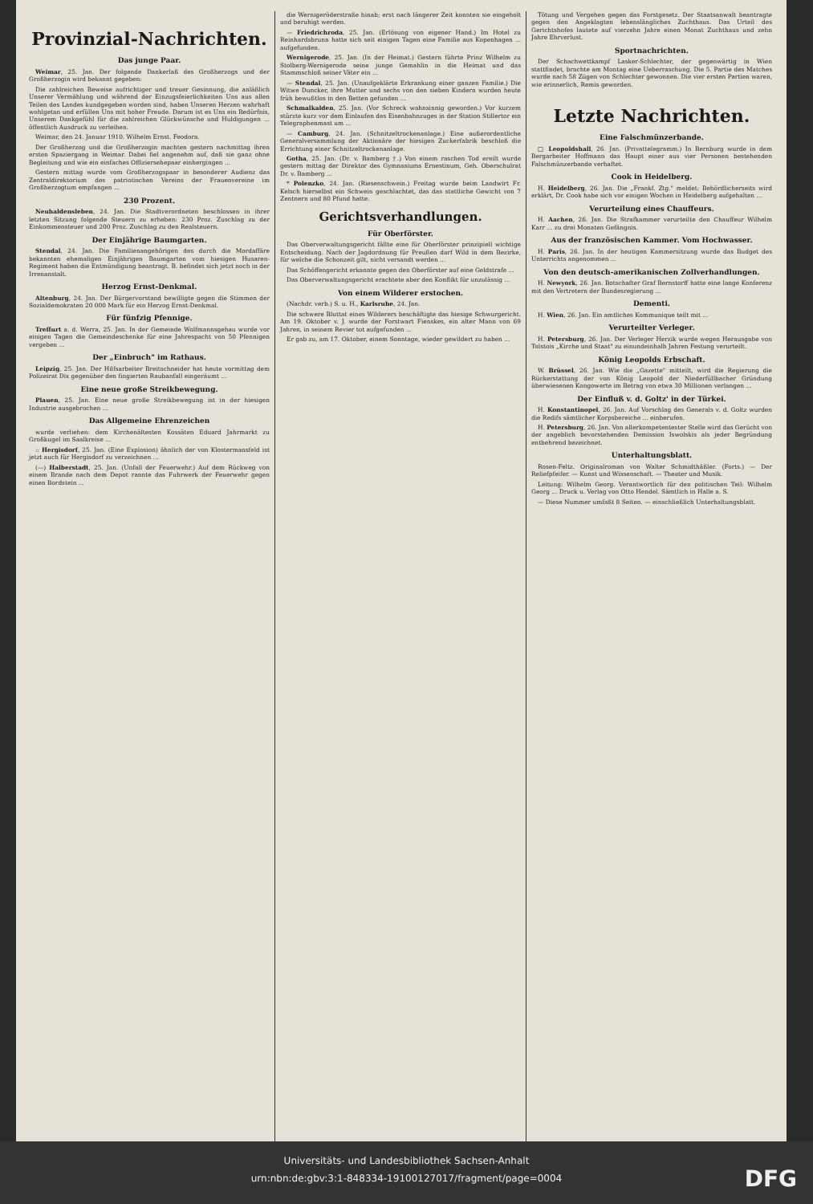Provinzial-Nachrichten.
Das junge Paar.
Weimar, 25. Jan. Der folgende Dankerlaß des Großherzogs und der Großherzogin wird bekannt gegeben:
Die zahlreichen Beweise aufrichtiger und treuer Gesinnung, die anläßlich Unserer Vermählung und während der Einzugsfeierlichkeiten Uns aus allen Teilen des Landes kundgegeben worden sind, haben Unseren Herzen wahrhaft wohlgetan und erfüllen Uns mit hoher Freude. Darum ist es Uns ein Bedürfnis, Unserem Dankgefühl für die zahlreichen Glückwünsche und Huldigungen ... öffentlich Ausdruck zu verleihen.
Weimar, den 24. Januar 1910. Wilhelm Ernst. Feodora.
Der Großherzog und die Großherzogin machten gestern nachmittag ihren ersten Spaziergang in Weimar. Dabei fiel angenehm auf, daß sie ganz ohne Begleitung und wie ein einfaches Offiziersehepaar einhergingen ...
Gestern mittag wurde vom Großherzogspaar in besonderer Audienz das Zentraldirektorium des patriotischen Vereins der Frauenvereine im Großherzogtum empfangen ...
230 Prozent.
Neuhaldensleben, 24. Jan. Die Stadtverordneten beschlossen in ihrer letzten Sitzung folgende Steuern zu erheben: 230 Proz. Zuschlag zu der Einkommensteuer und 200 Proz. Zuschlag zu den Realsteuern.
Der Einjährige Baumgarten.
Stendal, 24. Jan. Die Familienangehörigen des durch die Mordaffäre bekannten ehemaligen Einjährigen Baumgarten vom hiesigen Husaren-Regiment haben die Entmündigung beantragt. B. befindet sich jetzt noch in der Irrenanstalt.
Herzog Ernst-Denkmal.
Altenburg, 24. Jan. Der Bürgervorstand bewilligte gegen die Stimmen der Sozialdemokraten 20 000 Mark für ein Herzog Ernst-Denkmal.
Für fünfzig Pfennige.
Treffurt a. d. Werra, 25. Jan. In der Gemeinde Wolfmannsgehau wurde vor einigen Tagen die Gemeindeschenke für eine Jahrespacht von 50 Pfennigen vergeben ...
Der „Einbruch" im Rathaus.
Leipzig, 25. Jan. Der Hilfsarbeiter Breitschneider hat heute vormittag dem Polizeirat Dix gegenüber den fingierten Raubanfall eingeräumt ...
Eine neue große Streikbewegung.
Plauen, 25. Jan. Eine neue große Streikbewegung ist in der hiesigen Industrie ausgebrochen ...
Das Allgemeine Ehrenzeichen
wurde verliehen: dem Kirchenältesten Kossäten Eduard Jahrmarkt zu Großkugel im Saalkreise ...
:: Hergisdorf, 25. Jan. (Eine Explosion) ähnlich der von Klostermansfeld ist jetzt auch für Hergisdorf zu verzeichnen ...
(—) Halberstadt, 25. Jan. (Unfall der Feuerwehr.) Auf dem Rückweg von einem Brande nach dem Depot rannte das Fuhrwerk der Feuerwehr gegen einen Bordstein ...
die Wernigeröderstraße hinab; erst nach längerer Zeit konnten sie eingeholt und beruhigt werden.
— Friedrichroda, 25. Jan. (Erlösung von eigener Hand.) Im Hotel zu Reinhardsbrunn hatte sich seit einigen Tagen eine Familie aus Kopenhagen ... aufgefunden.
Wernigerode, 25. Jan. (In der Heimat.) Gestern führte Prinz Wilhelm zu Stolberg-Wernigerode seine junge Gemahlin in die Heimat und das Stammschloß seiner Väter ein ...
— Stendal, 25. Jan. (Unaufgeklärte Erkrankung einer ganzen Familie.) Die Witwe Duncker, ihre Mutter und sechs von den sieben Kindern wurden heute früh bewußtlos in den Betten gefunden ...
Schmalkalden, 25. Jan. (Vor Schreck wahnsinnig geworden.) Vor kurzem stürzte kurz vor dem Einlaufen des Eisenbahnzuges in der Station Stillertor ein Telegraphenmast um ...
— Camburg, 24. Jan. (Schnitzeltrockenanlage.) Eine außerordentliche Generalversammlung der Aktionäre der hiesigen Zuckerfabrik beschloß die Errichtung einer Schnitzeltrockenanlage.
Gotha, 25. Jan. (Dr. v. Bamberg †.) Von einem raschen Tod ereilt wurde gestern mittag der Direktor des Gymnasiums Ernestinum, Geh. Oberschulrat Dr. v. Bamberg ...
* Polenzko, 24. Jan. (Riesenschwein.) Freitag wurde beim Landwirt Fr. Kelsch hierselbst ein Schwein geschlachtet, das das stattliche Gewicht von 7 Zentnern und 80 Pfund hatte.
Gerichtsverhandlungen.
Für Oberförster.
Das Oberverwaltungsgericht fällte eine für Oberförster prinzipiell wichtige Entscheidung. Nach der Jagdordnung für Preußen darf Wild in dem Bezirke, für welche die Schonzeit gilt, nicht versandt werden ...
Das Schöffengericht erkannte gegen den Oberförster auf eine Geldstrafe ...
Das Oberverwaltungsgericht erachtete aber den Konflikt für unzulässig ...
Von einem Wilderer erstochen.
(Nachdr. verb.) S. u. H., Karlsruhe, 24. Jan.
Die schwere Bluttat eines Wilderers beschäftigte das hiesige Schwurgericht. Am 19. Oktober v. J. wurde der Forstwart Fienskes, ein alter Mann von 69 Jahren, in seinem Revier tot aufgefunden ...
Er gab zu, am 17. Oktober, einem Sonntage, wieder gewildert zu haben ...
Tötung und Vergehen gegen das Forstgesetz. Der Staatsanwalt beantragte gegen den Angeklagten lebenslängliches Zuchthaus. Das Urteil des Gerichtshofes lautete auf vierzehn Jahre einen Monat Zuchthaus und zehn Jahre Ehrverlust.
Sportnachrichten.
Der Schachwettkampf Lasker-Schlechter, der gegenwärtig in Wien stattfindet, brachte am Montag eine Ueberraschung. Die 5. Partie des Matches wurde nach 58 Zügen von Schlechter gewonnen. Die vier ersten Partien waren, wie erinnerlich, Remis geworden.
Letzte Nachrichten.
Eine Falschmünzerbande.
□ Leopoldshall, 26. Jan. (Privattelegramm.) In Bernburg wurde in dem Bergarbeiter Hoffmann das Haupt einer aus vier Personen bestehenden Falschmünzerbande verhaftet.
Cook in Heidelberg.
H. Heidelberg, 26. Jan. Die „Frankf. Ztg." meldet: Behördlicherseits wird erklärt, Dr. Cook habe sich vor einigen Wochen in Heidelberg aufgehalten ...
Verurteilung eines Chauffeurs.
H. Aachen, 26. Jan. Die Strafkammer verurteilte den Chauffeur Wilhelm Karr ... zu drei Monaten Gefängnis.
Aus der französischen Kammer. Vom Hochwasser.
H. Paris, 26. Jan. In der heutigen Kammersitzung wurde das Budget des Unterrichts angenommen ...
Von den deutsch-amerikanischen Zollverhandlungen.
H. Newyork, 26. Jan. Botschafter Graf Bernstorff hatte eine lange Konferenz mit den Vertretern der Bundesregierung ...
Dementi.
H. Wien, 26. Jan. Ein amtliches Kommunique teilt mit ...
Verurteilter Verleger.
H. Petersburg, 26. Jan. Der Verleger Herzik wurde wegen Herausgabe von Tolstois „Kirche und Staat" zu einundeinhalb Jahren Festung verurteilt.
König Leopolds Erbschaft.
W. Brüssel, 26. Jan. Wie die „Gazette" mitteilt, wird die Regierung die Rückerstattung der von König Leopold der Niederfüllbacher Gründung überwiesenen Kongowerte im Betrag von etwa 30 Millionen verlangen ...
Der Einfluß v. d. Goltz' in der Türkei.
H. Konstantinopel, 26. Jan. Auf Vorschlag des Generals v. d. Goltz wurden die Redifs sämtlicher Korpsbereiche ... einberufen.
H. Petersburg, 26. Jan. Von allerkompetentester Stelle wird das Gerücht von der angeblich bevorstehenden Demission Iswolskis als jeder Begründung entbehrend bezeichnet.
Unterhaltungsblatt.
Rosen-Feltz. Originalroman von Walter Schmidthäßler. (Forts.) — Der Reliefpfeifer. — Kunst und Wissenschaft. — Theater und Musik.
Leitung: Wilhelm Georg. Verantwortlich für den politischen Teil: Wilhelm Georg ... Druck u. Verlag von Otto Hendel. Sämtlich in Halle a. S.
— Diese Nummer umfaßt 8 Seiten. — einschließlich Unterhaltungsblatt.
Universitäts- und Landesbibliothek Sachsen-Anhalt
urn:nbn:de:gbv:3:1-848334-19100127017/fragment/page=0004
DFG